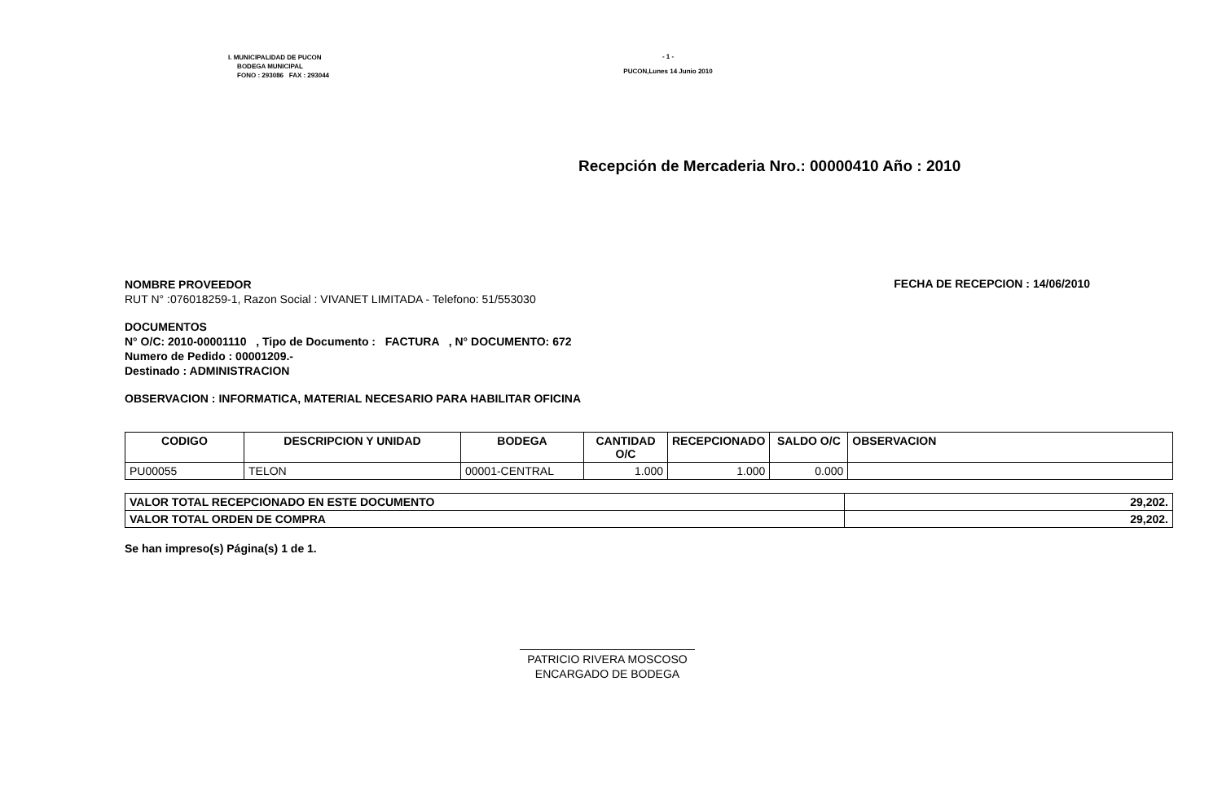I. MUNICIPALIDAD DE PUCON
BODEGA MUNICIPAL
FONO : 293086 FAX : 293044
- 1 -
PUCON,Lunes 14 Junio 2010
Recepción de Mercaderia Nro.: 00000410 Año : 2010
NOMBRE PROVEEDOR
RUT N° :076018259-1, Razon Social : VIVANET LIMITADA - Telefono: 51/553030
FECHA DE RECEPCION : 14/06/2010
DOCUMENTOS
N° O/C: 2010-00001110 , Tipo de Documento : FACTURA , N° DOCUMENTO: 672
Numero de Pedido : 00001209.-
Destinado : ADMINISTRACION
OBSERVACION : INFORMATICA, MATERIAL NECESARIO PARA HABILITAR OFICINA
| CODIGO | DESCRIPCION Y UNIDAD | BODEGA | CANTIDAD O/C | RECEPCIONADO | SALDO O/C | OBSERVACION |
| --- | --- | --- | --- | --- | --- | --- |
| PU00055 | TELON | 00001-CENTRAL | 1.000 | 1.000 | 0.000 | |
| VALOR TOTAL RECEPCIONADO EN ESTE DOCUMENTO | 29,202. |
| VALOR TOTAL ORDEN DE COMPRA | 29,202. |
Se han impreso(s) Página(s) 1 de 1.
PATRICIO RIVERA MOSCOSO
ENCARGADO DE BODEGA